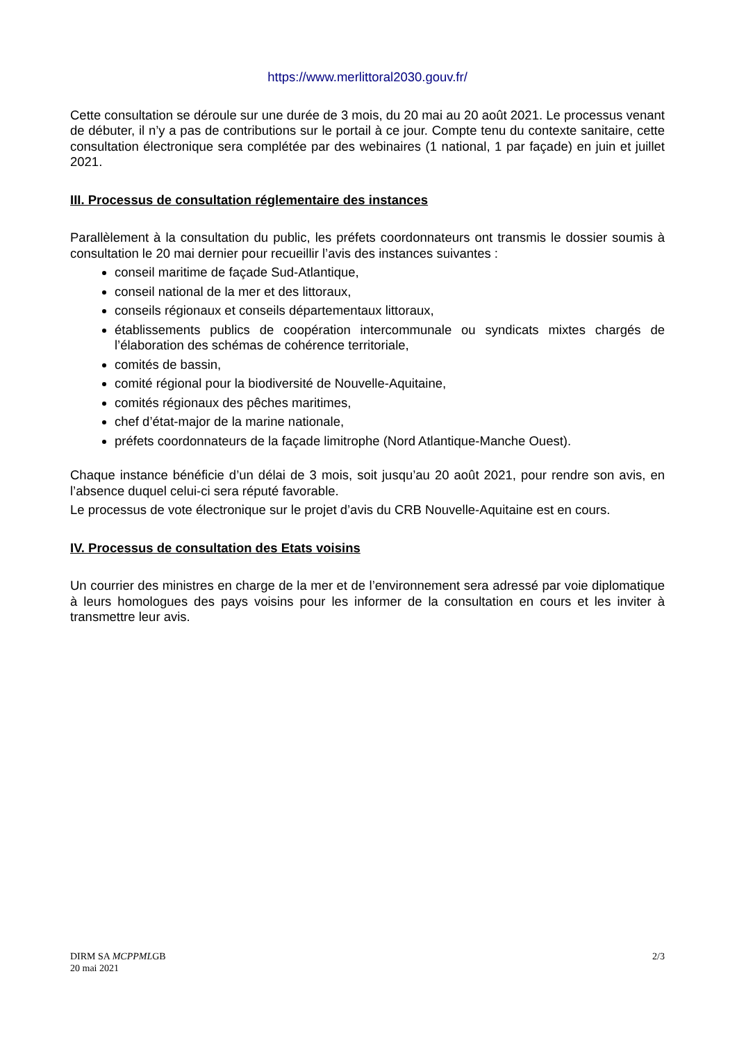https://www.merlittoral2030.gouv.fr/
Cette consultation se déroule sur une durée de 3 mois, du 20 mai au 20 août 2021. Le processus venant de débuter, il n’y a pas de contributions sur le portail à ce jour. Compte tenu du contexte sanitaire, cette consultation électronique sera complétée par des webinaires (1 national, 1 par façade) en juin et juillet 2021.
III. Processus de consultation réglementaire des instances
Parallèlement à la consultation du public, les préfets coordonnateurs ont transmis le dossier soumis à consultation le 20 mai dernier pour recueillir l’avis des instances suivantes :
conseil maritime de façade Sud-Atlantique,
conseil national de la mer et des littoraux,
conseils régionaux et conseils départementaux littoraux,
établissements publics de coopération intercommunale ou syndicats mixtes chargés de l’élaboration des schémas de cohérence territoriale,
comités de bassin,
comité régional pour la biodiversité de Nouvelle-Aquitaine,
comités régionaux des pêches maritimes,
chef d’état-major de la marine nationale,
préfets coordonnateurs de la façade limitrophe (Nord Atlantique-Manche Ouest).
Chaque instance bénéficie d’un délai de 3 mois, soit jusqu’au 20 août 2021, pour rendre son avis, en l’absence duquel celui-ci sera réputé favorable.
Le processus de vote électronique sur le projet d’avis du CRB Nouvelle-Aquitaine est en cours.
IV. Processus de consultation des Etats voisins
Un courrier des ministres en charge de la mer et de l’environnement sera adressé par voie diplomatique à leurs homologues des pays voisins pour les informer de la consultation en cours et les inviter à transmettre leur avis.
DIRM SA MCPPMLGB
20 mai 2021
2/3